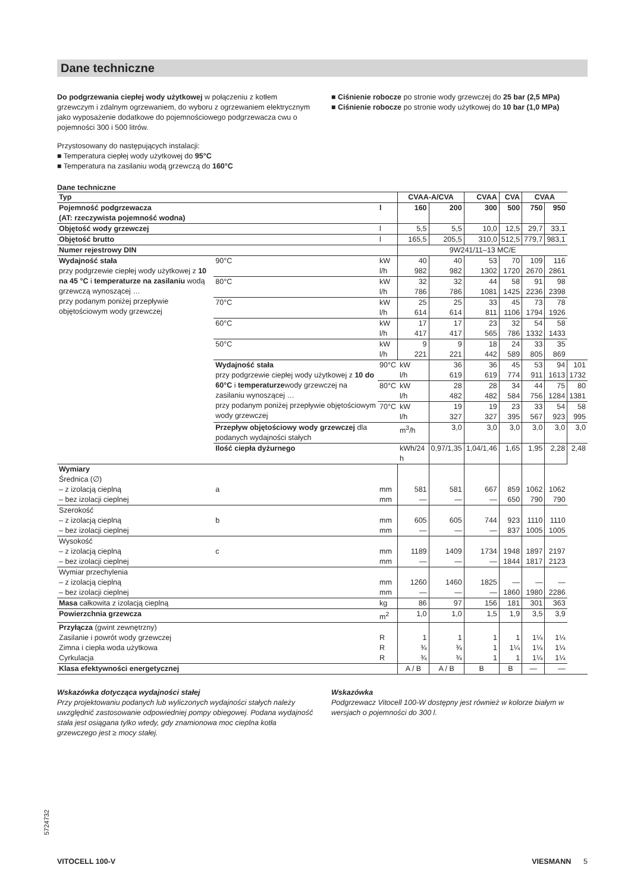Dane techniczne
Do podgrzewania ciepłej wody użytkowej w połączeniu z kotłem grzewczym i zdalnym ogrzewaniem, do wyboru z ogrzewaniem elektrycznym jako wyposażenie dodatkowe do pojemnościowego podgrzewacza cwu o pojemności 300 i 500 litrów.
Przystosowany do następujących instalacji:
■ Temperatura ciepłej wody użytkowej do 95°C
■ Temperatura na zasilaniu wodą grzewczą do 160°C
■ Ciśnienie robocze po stronie wody grzewczej do 25 bar (2,5 MPa)
■ Ciśnienie robocze po stronie wody użytkowej do 10 bar (1,0 MPa)
Dane techniczne
| Typ | | | CVAA-A/CVA | | CVAA | CVA | CVAA | | |
| --- | --- | --- | --- | --- | --- | --- | --- | --- | --- |
| Pojemność podgrzewacza (AT: rzeczywista pojemność wodna) | | l | 160 | 200 | 300 | 500 | 750 | 950 | |
| Objętość wody grzewczej | | l | 5,5 | 5,5 | 10,0 | 12,5 | 29,7 | 33,1 | |
| Objętość brutto | | l | 165,5 | 205,5 | 310,0 | 512,5 | 779,7 | 983,1 | |
| Numer rejestrowy DIN | | | 9W241/11–13 MC/E | | | | | | |
| Wydajność stała przy podgrzewie ciepłej wody użytkowej z 10 na 45 °C i temperaturze na zasilaniu wodą grzewczą wynoszącej … przy podanym poniżej przepływie objętościowym wody grzewczej | 90°C | kW l/h | 40 982 | 40 982 | 53 1302 | 70 1720 | 109 2670 | 116 2861 | |
| | 80°C | kW l/h | 32 786 | 32 786 | 44 1081 | 58 1425 | 91 2236 | 98 2398 | |
| | 70°C | kW l/h | 25 614 | 25 614 | 33 811 | 45 1106 | 73 1794 | 78 1926 | |
| | 60°C | kW l/h | 17 417 | 17 417 | 23 565 | 32 786 | 54 1332 | 58 1433 | |
| | 50°C | kW l/h | 9 221 | 9 221 | 18 442 | 24 589 | 33 805 | 35 869 | |
| | Wydajność stała przy podgrzewie ciepłej wody użytkowej z 10 do 60°C i temperaturze wody grzewczej na zasilaniu wynoszącej … przy podanym poniżej przepływie objętościowym wody grzewczej | 90°C | kW l/h | 36 619 | 36 619 | 45 774 | 53 911 | 94 1613 | 101 1732 |
| | | 80°C | kW l/h | 28 482 | 28 482 | 34 584 | 44 756 | 75 1284 | 80 1381 |
| | | 70°C | kW l/h | 19 327 | 19 327 | 23 395 | 33 567 | 54 923 | 58 995 |
| | Przepływ objętościowy wody grzewczej dla podanych wydajności stałych | | m<sup>3</sup>/h | 3,0 | 3,0 | 3,0 | 3,0 | 3,0 | 3,0 |
| | Ilość ciepła dyżurnego | | kWh/24 h | 0,97/1,35 | 1,04/1,46 | 1,65 | 1,95 | 2,28 | 2,48 |
| Wymiary Średnica (∅) – z izolacją cieplną – bez izolacji cieplnej | a | mm mm | 581 — | 581 — | 667 — | 859 650 | 1062 790 | 1062 790 | |
| Szerokość – z izolacją cieplną – bez izolacji cieplnej | b | mm mm | 605 — | 605 — | 744 — | 923 837 | 1110 1005 | 1110 1005 | |
| Wysokość – z izolacją cieplną – bez izolacji cieplnej | c | mm mm | 1189 — | 1409 — | 1734 — | 1948 1844 | 1897 1817 | 2197 2123 | |
| Wymiar przechylenia – z izolacją cieplną – bez izolacji cieplnej | | mm mm | 1260 — | 1460 — | 1825 — | — 1860 | — 1980 | — 2286 | |
| Masa całkowita z izolacją cieplną | | kg | 86 | 97 | 156 | 181 | 301 | 363 | |
| Powierzchnia grzewcza | | m<sup>2</sup> | 1,0 | 1,0 | 1,5 | 1,9 | 3,5 | 3,9 | |
| Przyłącza (gwint zewnętrzny) Zasilanie i powrót wody grzewczej Zimna i ciepła woda użytkowa Cyrkulacja | | R R R | 1 ¾ ¾ | 1 ¾ ¾ | 1 1 1 | 1 1¼ 1 | 1¼ 1¼ 1¼ | 1¼ 1¼ 1¼ | |
| Klasa efektywności energetycznej | | | A / B | A / B | B | B | — | — | |
Wskazówka dotycząca wydajności stałej
Przy projektowaniu podanych lub wyliczonych wydajności stałych należy uwzględnić zastosowanie odpowiedniej pompy obiegowej. Podana wydajność stała jest osiągana tylko wtedy, gdy znamionowa moc cieplna kotła grzewczego jest ≥ mocy stałej.
Wskazówka
Podgrzewacz Vitocell 100-W dostępny jest również w kolorze białym w wersjach o pojemności do 300 l.
5724732
VITOCELL 100-V VIESMANN 5